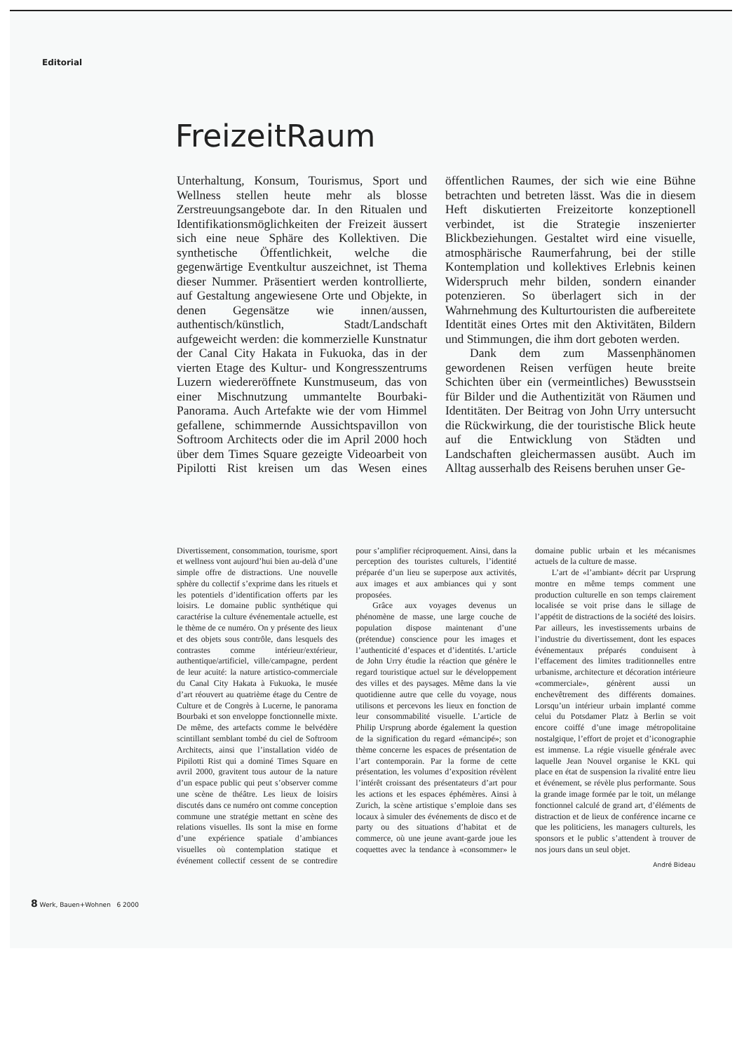Editorial
FreizeitRaum
Unterhaltung, Konsum, Tourismus, Sport und Wellness stellen heute mehr als blosse Zerstreuungsangebote dar. In den Ritualen und Identifikationsmöglichkeiten der Freizeit äussert sich eine neue Sphäre des Kollektiven. Die synthetische Öffentlichkeit, welche die gegenwärtige Eventkultur auszeichnet, ist Thema dieser Nummer. Präsentiert werden kontrollierte, auf Gestaltung angewiesene Orte und Objekte, in denen Gegensätze wie innen/aussen, authentisch/künstlich, Stadt/Landschaft aufgeweicht werden: die kommerzielle Kunstnatur der Canal City Hakata in Fukuoka, das in der vierten Etage des Kultur- und Kongresszentrums Luzern wiedereröffnete Kunstmuseum, das von einer Mischnutzung ummantelte Bourbaki-Panorama. Auch Artefakte wie der vom Himmel gefallene, schimmernde Aussichtspavillon von Softroom Architects oder die im April 2000 hoch über dem Times Square gezeigte Videoarbeit von Pipilotti Rist kreisen um das Wesen eines öffentlichen Raumes, der sich wie eine Bühne betrachten und betreten lässt. Was die in diesem Heft diskutierten Freizeitorte konzeptionell verbindet, ist die Strategie inszenierter Blickbeziehungen. Gestaltet wird eine visuelle, atmosphärische Raumerfahrung, bei der stille Kontemplation und kollektives Erlebnis keinen Widerspruch mehr bilden, sondern einander potenzieren. So überlagert sich in der Wahrnehmung des Kulturtouristen die aufbereitete Identität eines Ortes mit den Aktivitäten, Bildern und Stimmungen, die ihm dort geboten werden.
Dank dem zum Massenphänomen gewordenen Reisen verfügen heute breite Schichten über ein (vermeintliches) Bewusstsein für Bilder und die Authentizität von Räumen und Identitäten. Der Beitrag von John Urry untersucht die Rückwirkung, die der touristische Blick heute auf die Entwicklung von Städten und Landschaften gleichermassen ausübt. Auch im Alltag ausserhalb des Reisens beruhen unser Ge-
Divertissement, consommation, tourisme, sport et wellness vont aujourd’hui bien au-delà d’une simple offre de distractions. Une nouvelle sphère du collectif s’exprime dans les rituels et les potentiels d’identification offerts par les loisirs. Le domaine public synthétique qui caractérise la culture événementale actuelle, est le thème de ce numéro. On y présente des lieux et des objets sous contrôle, dans lesquels des contrastes comme intérieur/extérieur, authentique/artificiel, ville/campagne, perdent de leur acuité: la nature artistico-commerciale du Canal City Hakata à Fukuoka, le musée d’art réouvert au quatrième étage du Centre de Culture et de Congrès à Lucerne, le panorama Bourbaki et son enveloppe fonctionnelle mixte. De même, des artefacts comme le belvédère scintillant semblant tombé du ciel de Softroom Architects, ainsi que l’installation vidéo de Pipilotti Rist qui a dominé Times Square en avril 2000, gravitent tous autour de la nature d’un espace public qui peut s’observer comme une scène de théâtre. Les lieux de loisirs discutés dans ce numéro ont comme conception commune une stratégie mettant en scène des relations visuelles. Ils sont la mise en forme d’une expérience spatiale d’ambiances visuelles où contemplation statique et événement collectif cessent de se contredire pour s’amplifier réciproquement. Ainsi, dans la perception des touristes culturels, l’identité préparée d’un lieu se superpose aux activités, aux images et aux ambiances qui y sont proposées.
Grâce aux voyages devenus un phénomène de masse, une large couche de population dispose maintenant d’une (prétendue) conscience pour les images et l’authenticité d’espaces et d’identités. L’article de John Urry étudie la réaction que génère le regard touristique actuel sur le développement des villes et des paysages. Même dans la vie quotidienne autre que celle du voyage, nous utilisons et percevons les lieux en fonction de leur consommabilité visuelle. L’article de Philip Ursprung aborde également la question de la signification du regard «émancipé»; son thème concerne les espaces de présentation de l’art contemporain. Par la forme de cette présentation, les volumes d’exposition révèlent l’intérêt croissant des présentateurs d’art pour les actions et les espaces éphémères. Ainsi à Zurich, la scène artistique s’emploie dans ses locaux à simuler des événements de disco et de party ou des situations d’habitat et de commerce, où une jeune avant-garde joue les coquettes avec la tendance à «consommer» le domaine public urbain et les mécanismes actuels de la culture de masse.
L’art de «l’ambiant» décrit par Ursprung montre en même temps comment une production culturelle en son temps clairement localisée se voit prise dans le sillage de l’appétit de distractions de la société des loisirs. Par ailleurs, les investissements urbains de l’industrie du divertissement, dont les espaces événementaux préparés conduisent à l’effacement des limites traditionnelles entre urbanisme, architecture et décoration intérieure «commerciale», génèrent aussi un enchevêtrement des différents domaines. Lorsqu’un intérieur urbain implanté comme celui du Potsdamer Platz à Berlin se voit encore coiffé d’une image métropolitaine nostalgique, l’effort de projet et d’iconographie est immense. La régie visuelle générale avec laquelle Jean Nouvel organise le KKL qui place en état de suspension la rivalité entre lieu et événement, se révèle plus performante. Sous la grande image formée par le toit, un mélange fonctionnel calculé de grand art, d’éléments de distraction et de lieux de conférence incarne ce que les politiciens, les managers culturels, les sponsors et le public s’attendent à trouver de nos jours dans un seul objet.
André Bideau
8 Werk, Bauen+Wohnen 6 2000